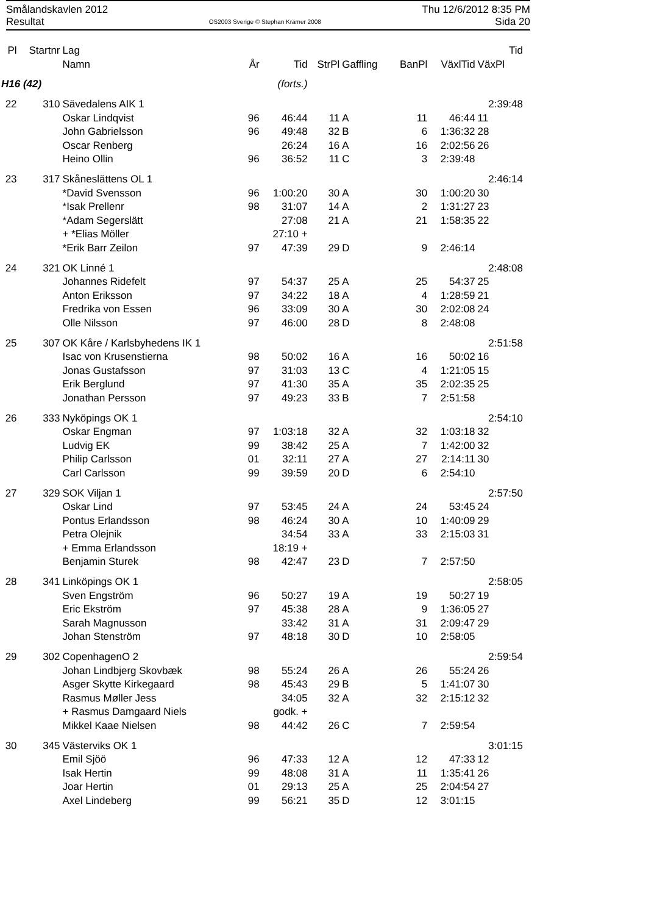Smålandskavlen 2012
Resultat
OS2003 Sverige © Stephan Krämer 2008
Thu 12/6/2012 8:35 PM
Sida 20
| Pl | Startnr | Lag | | | | | | | Tid |
| --- | --- | --- | --- | --- | --- | --- | --- | --- | --- |
| | | Namn | År | Tid | StrPl | Gaffling | BanPl | VäxlTid | VäxPl |
| H16 (42) | | | | (forts.) | | | | | |
| 22 | 310 | Sävedalens AIK 1 | | | | | | | 2:39:48 |
| | | Oskar Lindqvist | 96 | 46:44 | 11 | A | 11 | 46:44 | 11 |
| | | John Gabrielsson | 96 | 49:48 | 32 | B | 6 | 1:36:32 | 28 |
| | | Oscar Renberg | | 26:24 | 16 | A | 16 | 2:02:56 | 26 |
| | | Heino Ollin | 96 | 36:52 | 11 | C | 3 | 2:39:48 | |
| 23 | 317 | Skåneslättens OL 1 | | | | | | | 2:46:14 |
| | | *David Svensson | 96 | 1:00:20 | 30 | A | 30 | 1:00:20 | 30 |
| | | *Isak Prellenr | 98 | 31:07 | 14 | A | 2 | 1:31:27 | 23 |
| | | *Adam Segerslätt | | 27:08 | 21 | A | 21 | 1:58:35 | 22 |
| | | + *Elias Möller | | 27:10 + | | | | | |
| | | *Erik Barr Zeilon | 97 | 47:39 | 29 | D | 9 | 2:46:14 | |
| 24 | 321 | OK Linné 1 | | | | | | | 2:48:08 |
| | | Johannes Ridefelt | 97 | 54:37 | 25 | A | 25 | 54:37 | 25 |
| | | Anton Eriksson | 97 | 34:22 | 18 | A | 4 | 1:28:59 | 21 |
| | | Fredrika von Essen | 96 | 33:09 | 30 | A | 30 | 2:02:08 | 24 |
| | | Olle Nilsson | 97 | 46:00 | 28 | D | 8 | 2:48:08 | |
| 25 | 307 | OK Kåre / Karlsbyhedens IK 1 | | | | | | | 2:51:58 |
| | | Isac von Krusenstierna | 98 | 50:02 | 16 | A | 16 | 50:02 | 16 |
| | | Jonas Gustafsson | 97 | 31:03 | 13 | C | 4 | 1:21:05 | 15 |
| | | Erik Berglund | 97 | 41:30 | 35 | A | 35 | 2:02:35 | 25 |
| | | Jonathan Persson | 97 | 49:23 | 33 | B | 7 | 2:51:58 | |
| 26 | 333 | Nyköpings OK 1 | | | | | | | 2:54:10 |
| | | Oskar Engman | 97 | 1:03:18 | 32 | A | 32 | 1:03:18 | 32 |
| | | Ludvig EK | 99 | 38:42 | 25 | A | 7 | 1:42:00 | 32 |
| | | Philip Carlsson | 01 | 32:11 | 27 | A | 27 | 2:14:11 | 30 |
| | | Carl Carlsson | 99 | 39:59 | 20 | D | 6 | 2:54:10 | |
| 27 | 329 | SOK Viljan 1 | | | | | | | 2:57:50 |
| | | Oskar Lind | 97 | 53:45 | 24 | A | 24 | 53:45 | 24 |
| | | Pontus Erlandsson | 98 | 46:24 | 30 | A | 10 | 1:40:09 | 29 |
| | | Petra Olejnik | | 34:54 | 33 | A | 33 | 2:15:03 | 31 |
| | | + Emma Erlandsson | | 18:19 + | | | | | |
| | | Benjamin Sturek | 98 | 42:47 | 23 | D | 7 | 2:57:50 | |
| 28 | 341 | Linköpings OK 1 | | | | | | | 2:58:05 |
| | | Sven Engström | 96 | 50:27 | 19 | A | 19 | 50:27 | 19 |
| | | Eric Ekström | 97 | 45:38 | 28 | A | 9 | 1:36:05 | 27 |
| | | Sarah Magnusson | | 33:42 | 31 | A | 31 | 2:09:47 | 29 |
| | | Johan Stenström | 97 | 48:18 | 30 | D | 10 | 2:58:05 | |
| 29 | 302 | CopenhagenO 2 | | | | | | | 2:59:54 |
| | | Johan Lindbjerg Skovbæk | 98 | 55:24 | 26 | A | 26 | 55:24 | 26 |
| | | Asger Skytte Kirkegaard | 98 | 45:43 | 29 | B | 5 | 1:41:07 | 30 |
| | | Rasmus Møller Jess | | 34:05 | 32 | A | 32 | 2:15:12 | 32 |
| | | + Rasmus Damgaard Niels | | godk. + | | | | | |
| | | Mikkel Kaae Nielsen | 98 | 44:42 | 26 | C | 7 | 2:59:54 | |
| 30 | 345 | Västerviks OK 1 | | | | | | | 3:01:15 |
| | | Emil Sjöö | 96 | 47:33 | 12 | A | 12 | 47:33 | 12 |
| | | Isak Hertin | 99 | 48:08 | 31 | A | 11 | 1:35:41 | 26 |
| | | Joar Hertin | 01 | 29:13 | 25 | A | 25 | 2:04:54 | 27 |
| | | Axel Lindeberg | 99 | 56:21 | 35 | D | 12 | 3:01:15 | |